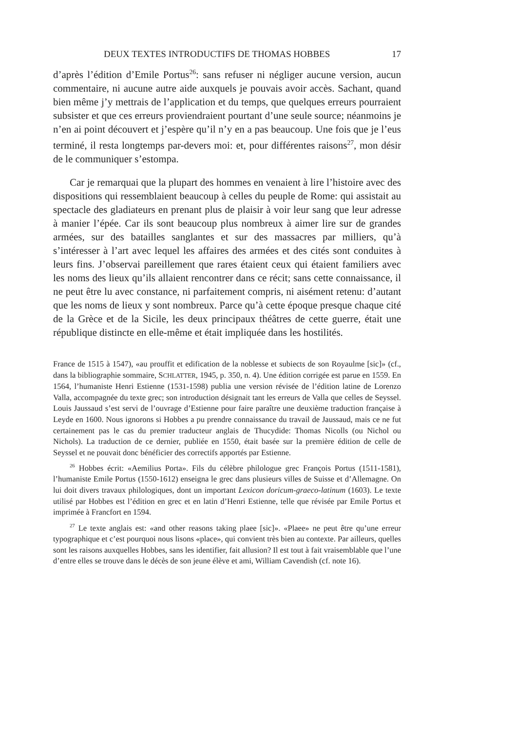DEUX TEXTES INTRODUCTIFS DE THOMAS HOBBES 17
d’après l’édition d’Emile Portus<sup>26</sup>: sans refuser ni négliger aucune version, aucun commentaire, ni aucune autre aide auxquels je pouvais avoir accès. Sachant, quand bien même j’y mettrais de l’application et du temps, que quelques erreurs pourraient subsister et que ces erreurs proviendraient pourtant d’une seule source; néanmoins je n’en ai point découvert et j’espère qu’il n’y en a pas beaucoup. Une fois que je l’eus terminé, il resta longtemps par-devers moi: et, pour différentes raisons<sup>27</sup>, mon désir de le communiquer s’estompa.
Car je remarquai que la plupart des hommes en venaient à lire l’histoire avec des dispositions qui ressemblaient beaucoup à celles du peuple de Rome: qui assistait au spectacle des gladiateurs en prenant plus de plaisir à voir leur sang que leur adresse à manier l’épée. Car ils sont beaucoup plus nombreux à aimer lire sur de grandes armées, sur des batailles sanglantes et sur des massacres par milliers, qu’à s’intéresser à l’art avec lequel les affaires des armées et des cités sont conduites à leurs fins. J’observai pareillement que rares étaient ceux qui étaient familiers avec les noms des lieux qu’ils allaient rencontrer dans ce récit; sans cette connaissance, il ne peut être lu avec constance, ni parfaitement compris, ni aisément retenu: d’autant que les noms de lieux y sont nombreux. Parce qu’à cette époque presque chaque cité de la Grèce et de la Sicile, les deux principaux théâtres de cette guerre, était une république distincte en elle-même et était impliquée dans les hostilités.
France de 1515 à 1547), «au prouffit et edification de la noblesse et subiects de son Royaulme [sic]» (cf., dans la bibliographie sommaire, SCHLATTER, 1945, p. 350, n. 4). Une édition corrigée est parue en 1559. En 1564, l’humaniste Henri Estienne (1531-1598) publia une version révisée de l’édition latine de Lorenzo Valla, accompagnée du texte grec; son introduction désignait tant les erreurs de Valla que celles de Seyssel. Louis Jaussaud s’est servi de l’ouvrage d’Estienne pour faire paraître une deuxième traduction française à Leyde en 1600. Nous ignorons si Hobbes a pu prendre connaissance du travail de Jaussaud, mais ce ne fut certainement pas le cas du premier traducteur anglais de Thucydide: Thomas Nicolls (ou Nichol ou Nichols). La traduction de ce dernier, publiée en 1550, était basée sur la première édition de celle de Seyssel et ne pouvait donc bénéficier des correctifs apportés par Estienne.
<sup>26</sup> Hobbes écrit: «Aemilius Porta». Fils du célèbre philologue grec François Portus (1511-1581), l’humaniste Emile Portus (1550-1612) enseigna le grec dans plusieurs villes de Suisse et d’Allemagne. On lui doit divers travaux philologiques, dont un important Lexicon doricum-graeco-latinum (1603). Le texte utilisé par Hobbes est l’édition en grec et en latin d’Henri Estienne, telle que révisée par Emile Portus et imprimée à Francfort en 1594.
<sup>27</sup> Le texte anglais est: «and other reasons taking plaee [sic]». «Plaee» ne peut être qu’une erreur typographique et c’est pourquoi nous lisons «place», qui convient très bien au contexte. Par ailleurs, quelles sont les raisons auxquelles Hobbes, sans les identifier, fait allusion? Il est tout à fait vraisemblable que l’une d’entre elles se trouve dans le décès de son jeune élève et ami, William Cavendish (cf. note 16).